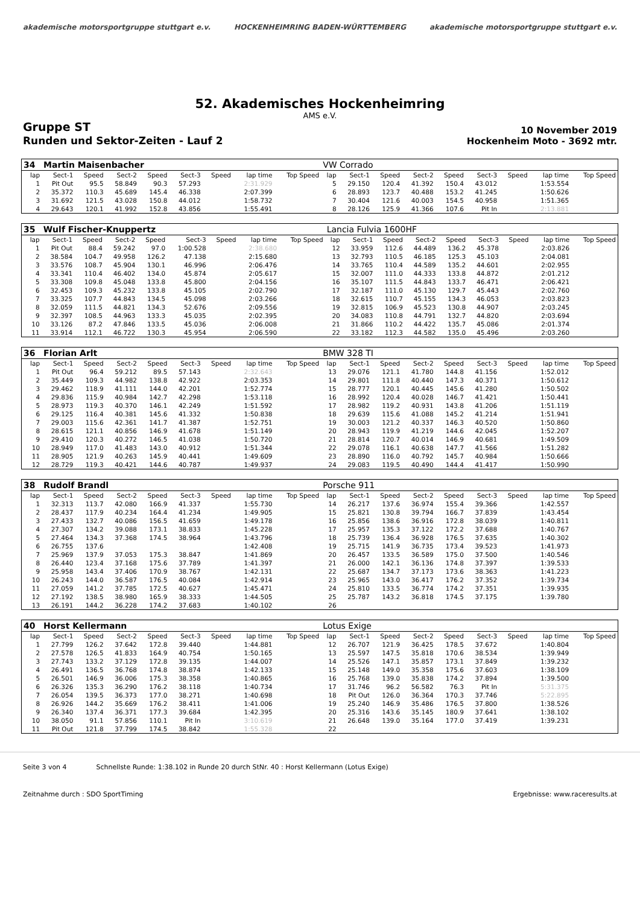akademische motorsportgruppe stuttgart e.v. HOCKENHEIMRING BADEN-WÜRTTEMBERG akademische motorsportgruppe stuttgart e.v.
52. Akademisches Hockenheimring
AMS e.V.
Gruppe ST
Runden und Sektor-Zeiten - Lauf 2
10 November 2019
Hockenheim Moto - 3692 mtr.
| 34 | Martin Maisenbacher | | | | | | | | VW Corrado | | | | | | | | |
| lap | Sect-1 | Speed | Sect-2 | Speed | Sect-3 | Speed | lap time | Top Speed | lap | Sect-1 | Speed | Sect-2 | Speed | Sect-3 | Speed | lap time | Top Speed |
| 1 | Pit Out | 95.5 | 58.849 | 90.3 | 57.293 | | 2:31.929 | | 5 | 29.150 | 120.4 | 41.392 | 150.4 | 43.012 | | 1:53.554 | |
| 2 | 35.372 | 110.3 | 45.689 | 145.4 | 46.338 | | 2:07.399 | | 6 | 28.893 | 123.7 | 40.488 | 153.2 | 41.245 | | 1:50.626 | |
| 3 | 31.692 | 121.5 | 43.028 | 150.8 | 44.012 | | 1:58.732 | | 7 | 30.404 | 121.6 | 40.003 | 154.5 | 40.958 | | 1:51.365 | |
| 4 | 29.643 | 120.1 | 41.992 | 152.8 | 43.856 | | 1:55.491 | | 8 | 28.126 | 125.9 | 41.366 | 107.6 | Pit In | | 2:13.881 | |
| 35 | Wulf Fischer-Knuppertz | | | | | | | | Lancia Fulvia 1600HF | | | | | | | | |
| lap | Sect-1 | Speed | Sect-2 | Speed | Sect-3 | Speed | lap time | Top Speed | lap | Sect-1 | Speed | Sect-2 | Speed | Sect-3 | Speed | lap time | Top Speed |
| 1 | Pit Out | 88.4 | 59.242 | 97.0 | 1:00.528 | | 2:38.680 | | 12 | 33.959 | 112.6 | 44.489 | 136.2 | 45.378 | | 2:03.826 | |
| 2 | 38.584 | 104.7 | 49.958 | 126.2 | 47.138 | | 2:15.680 | | 13 | 32.793 | 110.5 | 46.185 | 125.3 | 45.103 | | 2:04.081 | |
| 3 | 33.576 | 108.7 | 45.904 | 130.1 | 46.996 | | 2:06.476 | | 14 | 33.765 | 110.4 | 44.589 | 135.2 | 44.601 | | 2:02.955 | |
| 4 | 33.341 | 110.4 | 46.402 | 134.0 | 45.874 | | 2:05.617 | | 15 | 32.007 | 111.0 | 44.333 | 133.8 | 44.872 | | 2:01.212 | |
| 5 | 33.308 | 109.8 | 45.048 | 133.8 | 45.800 | | 2:04.156 | | 16 | 35.107 | 111.5 | 44.843 | 133.7 | 46.471 | | 2:06.421 | |
| 6 | 32.453 | 109.3 | 45.232 | 133.8 | 45.105 | | 2:02.790 | | 17 | 32.187 | 111.0 | 45.130 | 129.7 | 45.443 | | 2:02.760 | |
| 7 | 33.325 | 107.7 | 44.843 | 134.5 | 45.098 | | 2:03.266 | | 18 | 32.615 | 110.7 | 45.155 | 134.3 | 46.053 | | 2:03.823 | |
| 8 | 32.059 | 111.5 | 44.821 | 134.3 | 52.676 | | 2:09.556 | | 19 | 32.815 | 106.9 | 45.523 | 130.8 | 44.907 | | 2:03.245 | |
| 9 | 32.397 | 108.5 | 44.963 | 133.3 | 45.035 | | 2:02.395 | | 20 | 34.083 | 110.8 | 44.791 | 132.7 | 44.820 | | 2:03.694 | |
| 10 | 33.126 | 87.2 | 47.846 | 133.5 | 45.036 | | 2:06.008 | | 21 | 31.866 | 110.2 | 44.422 | 135.7 | 45.086 | | 2:01.374 | |
| 11 | 33.914 | 112.1 | 46.722 | 130.3 | 45.954 | | 2:06.590 | | 22 | 33.182 | 112.3 | 44.582 | 135.0 | 45.496 | | 2:03.260 | |
| 36 | Florian Arlt | | | | | | | | BMW 328 TI | | | | | | | | |
| lap | Sect-1 | Speed | Sect-2 | Speed | Sect-3 | Speed | lap time | Top Speed | lap | Sect-1 | Speed | Sect-2 | Speed | Sect-3 | Speed | lap time | Top Speed |
| 1 | Pit Out | 96.4 | 59.212 | 89.5 | 57.143 | | 2:32.643 | | 13 | 29.076 | 121.1 | 41.780 | 144.8 | 41.156 | | 1:52.012 | |
| 2 | 35.449 | 109.3 | 44.982 | 138.8 | 42.922 | | 2:03.353 | | 14 | 29.801 | 111.8 | 40.440 | 147.3 | 40.371 | | 1:50.612 | |
| 3 | 29.462 | 118.9 | 41.111 | 144.0 | 42.201 | | 1:52.774 | | 15 | 28.777 | 120.1 | 40.445 | 145.6 | 41.280 | | 1:50.502 | |
| 4 | 29.836 | 115.9 | 40.984 | 142.7 | 42.298 | | 1:53.118 | | 16 | 28.992 | 120.4 | 40.028 | 146.7 | 41.421 | | 1:50.441 | |
| 5 | 28.973 | 119.3 | 40.370 | 146.1 | 42.249 | | 1:51.592 | | 17 | 28.982 | 119.2 | 40.931 | 143.8 | 41.206 | | 1:51.119 | |
| 6 | 29.125 | 116.4 | 40.381 | 145.6 | 41.332 | | 1:50.838 | | 18 | 29.639 | 115.6 | 41.088 | 145.2 | 41.214 | | 1:51.941 | |
| 7 | 29.003 | 115.6 | 42.361 | 141.7 | 41.387 | | 1:52.751 | | 19 | 30.003 | 121.2 | 40.337 | 146.3 | 40.520 | | 1:50.860 | |
| 8 | 28.615 | 121.1 | 40.856 | 146.9 | 41.678 | | 1:51.149 | | 20 | 28.943 | 119.9 | 41.219 | 144.6 | 42.045 | | 1:52.207 | |
| 9 | 29.410 | 120.3 | 40.272 | 146.5 | 41.038 | | 1:50.720 | | 21 | 28.814 | 120.7 | 40.014 | 146.9 | 40.681 | | 1:49.509 | |
| 10 | 28.949 | 117.0 | 41.483 | 143.0 | 40.912 | | 1:51.344 | | 22 | 29.078 | 116.1 | 40.638 | 147.7 | 41.566 | | 1:51.282 | |
| 11 | 28.905 | 121.9 | 40.263 | 145.9 | 40.441 | | 1:49.609 | | 23 | 28.890 | 116.0 | 40.792 | 145.7 | 40.984 | | 1:50.666 | |
| 12 | 28.729 | 119.3 | 40.421 | 144.6 | 40.787 | | 1:49.937 | | 24 | 29.083 | 119.5 | 40.490 | 144.4 | 41.417 | | 1:50.990 | |
| 38 | Rudolf Brandl | | | | | | | | Porsche 911 | | | | | | | | |
| lap | Sect-1 | Speed | Sect-2 | Speed | Sect-3 | Speed | lap time | Top Speed | lap | Sect-1 | Speed | Sect-2 | Speed | Sect-3 | Speed | lap time | Top Speed |
| 1 | 32.313 | 113.7 | 42.080 | 166.9 | 41.337 | | 1:55.730 | | 14 | 26.217 | 137.6 | 36.974 | 155.4 | 39.366 | | 1:42.557 | |
| 2 | 28.437 | 117.9 | 40.234 | 164.4 | 41.234 | | 1:49.905 | | 15 | 25.821 | 130.8 | 39.794 | 166.7 | 37.839 | | 1:43.454 | |
| 3 | 27.433 | 132.7 | 40.086 | 156.5 | 41.659 | | 1:49.178 | | 16 | 25.856 | 138.6 | 36.916 | 172.8 | 38.039 | | 1:40.811 | |
| 4 | 27.307 | 134.2 | 39.088 | 173.1 | 38.833 | | 1:45.228 | | 17 | 25.957 | 135.3 | 37.122 | 172.2 | 37.688 | | 1:40.767 | |
| 5 | 27.464 | 134.3 | 37.368 | 174.5 | 38.964 | | 1:43.796 | | 18 | 25.739 | 136.4 | 36.928 | 176.5 | 37.635 | | 1:40.302 | |
| 6 | 26.755 | 137.6 | | | | | 1:42.408 | | 19 | 25.715 | 141.9 | 36.735 | 173.4 | 39.523 | | 1:41.973 | |
| 7 | 25.969 | 137.9 | 37.053 | 175.3 | 38.847 | | 1:41.869 | | 20 | 26.457 | 133.5 | 36.589 | 175.0 | 37.500 | | 1:40.546 | |
| 8 | 26.440 | 123.4 | 37.168 | 175.6 | 37.789 | | 1:41.397 | | 21 | 26.000 | 142.1 | 36.136 | 174.8 | 37.397 | | 1:39.533 | |
| 9 | 25.958 | 143.4 | 37.406 | 170.9 | 38.767 | | 1:42.131 | | 22 | 25.687 | 134.7 | 37.173 | 173.6 | 38.363 | | 1:41.223 | |
| 10 | 26.243 | 144.0 | 36.587 | 176.5 | 40.084 | | 1:42.914 | | 23 | 25.965 | 143.0 | 36.417 | 176.2 | 37.352 | | 1:39.734 | |
| 11 | 27.059 | 141.2 | 37.785 | 172.5 | 40.627 | | 1:45.471 | | 24 | 25.810 | 133.5 | 36.774 | 174.2 | 37.351 | | 1:39.935 | |
| 12 | 27.192 | 138.5 | 38.980 | 165.9 | 38.333 | | 1:44.505 | | 25 | 25.787 | 143.2 | 36.818 | 174.5 | 37.175 | | 1:39.780 | |
| 13 | 26.191 | 144.2 | 36.228 | 174.2 | 37.683 | | 1:40.102 | | 26 | | | | | | | | |
| 40 | Horst Kellermann | | | | | | | | Lotus Exige | | | | | | | | |
| lap | Sect-1 | Speed | Sect-2 | Speed | Sect-3 | Speed | lap time | Top Speed | lap | Sect-1 | Speed | Sect-2 | Speed | Sect-3 | Speed | lap time | Top Speed |
| 1 | 27.799 | 126.2 | 37.642 | 172.8 | 39.440 | | 1:44.881 | | 12 | 26.707 | 121.9 | 36.425 | 178.5 | 37.672 | | 1:40.804 | |
| 2 | 27.578 | 126.5 | 41.833 | 164.9 | 40.754 | | 1:50.165 | | 13 | 25.597 | 147.5 | 35.818 | 170.6 | 38.534 | | 1:39.949 | |
| 3 | 27.743 | 133.2 | 37.129 | 172.8 | 39.135 | | 1:44.007 | | 14 | 25.526 | 147.1 | 35.857 | 173.1 | 37.849 | | 1:39.232 | |
| 4 | 26.491 | 136.5 | 36.768 | 174.8 | 38.874 | | 1:42.133 | | 15 | 25.148 | 149.0 | 35.358 | 175.6 | 37.603 | | 1:38.109 | |
| 5 | 26.501 | 146.9 | 36.006 | 175.3 | 38.358 | | 1:40.865 | | 16 | 25.768 | 139.0 | 35.838 | 174.2 | 37.894 | | 1:39.500 | |
| 6 | 26.326 | 135.3 | 36.290 | 176.2 | 38.118 | | 1:40.734 | | 17 | 31.746 | 96.2 | 56.582 | 76.3 | Pit In | | 5:31.375 | |
| 7 | 26.054 | 139.5 | 36.373 | 177.0 | 38.271 | | 1:40.698 | | 18 | Pit Out | 126.0 | 36.364 | 170.3 | 37.746 | | 5:22.895 | |
| 8 | 26.926 | 144.2 | 35.669 | 176.2 | 38.411 | | 1:41.006 | | 19 | 25.240 | 146.9 | 35.486 | 176.5 | 37.800 | | 1:38.526 | |
| 9 | 26.340 | 137.4 | 36.371 | 177.3 | 39.684 | | 1:42.395 | | 20 | 25.316 | 143.6 | 35.145 | 180.9 | 37.641 | | 1:38.102 | |
| 10 | 38.050 | 91.1 | 57.856 | 110.1 | Pit In | | 3:10.619 | | 21 | 26.648 | 139.0 | 35.164 | 177.0 | 37.419 | | 1:39.231 | |
| 11 | Pit Out | 121.8 | 37.799 | 174.5 | 38.842 | | 1:55.328 | | 22 | | | | | | | | |
Seite 3 von 4 Schnellste Runde: 1:38.102 in Runde 20 durch StNr. 40 : Horst Kellermann (Lotus Exige)
Zeitnahme durch : SDO SportTiming Ergebnisse: www.raceresults.at